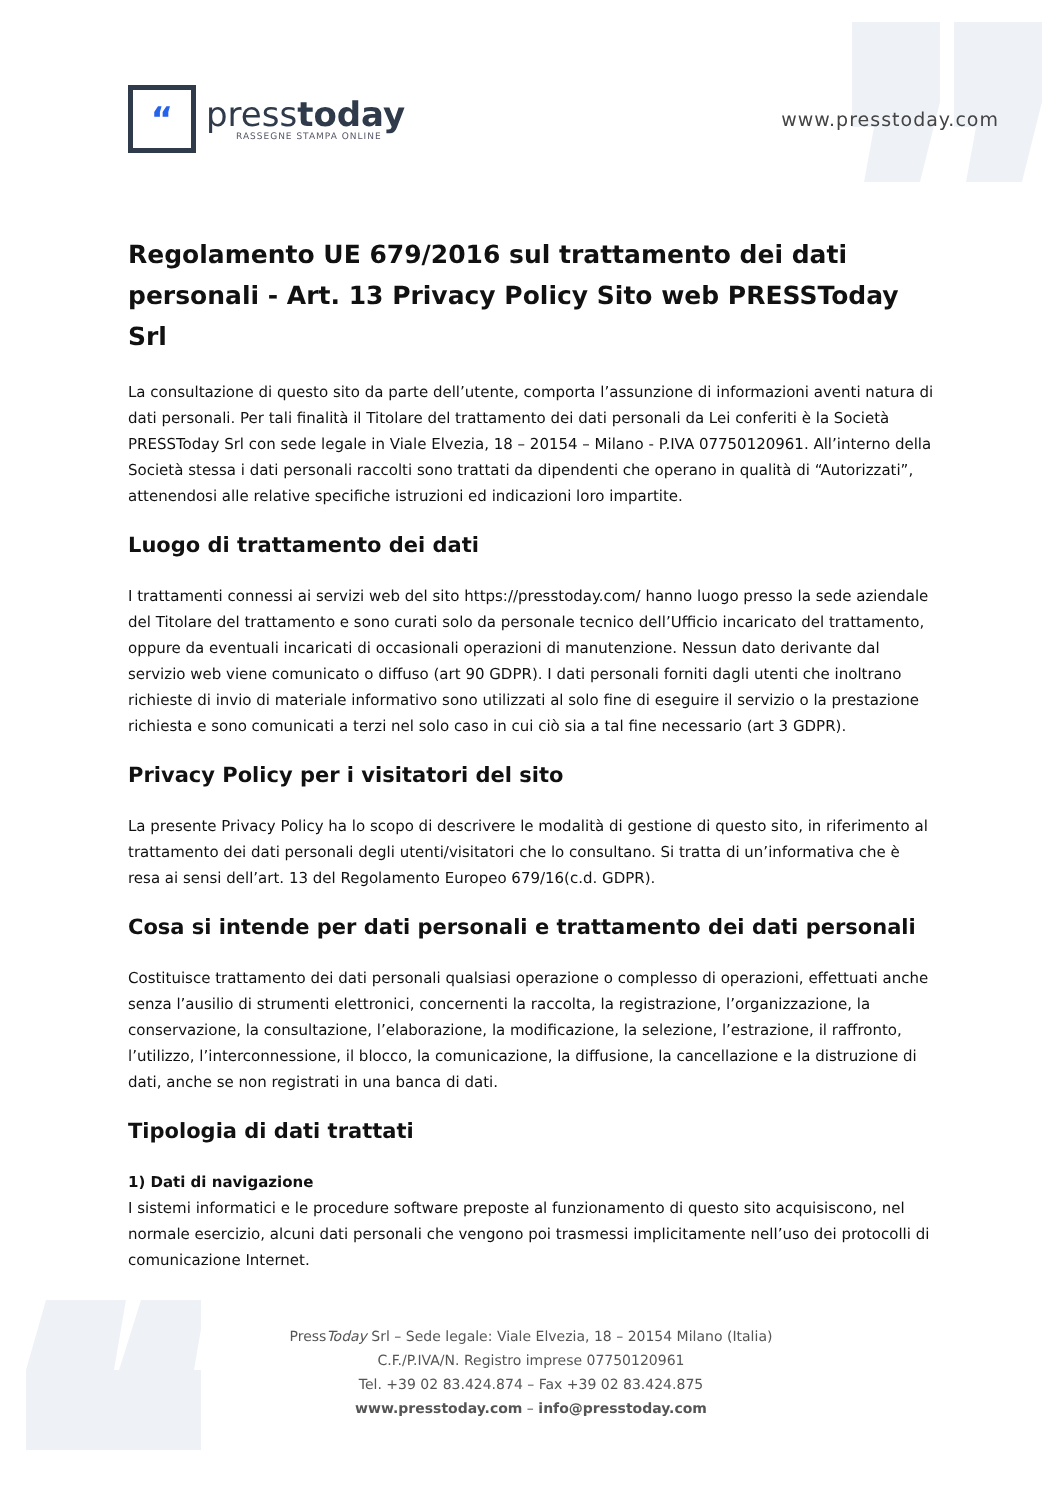“
presstoday
RASSEGNE STAMPA ONLINE
www.presstoday.com
Regolamento UE 679/2016 sul trattamento dei dati personali - Art. 13 Privacy Policy Sito web PRESSToday Srl
La consultazione di questo sito da parte dell’utente, comporta l’assunzione di informazioni aventi natura di dati personali. Per tali finalità il Titolare del trattamento dei dati personali da Lei conferiti è la Società PRESSToday Srl con sede legale in Viale Elvezia, 18 – 20154 – Milano - P.IVA 07750120961. All’interno della Società stessa i dati personali raccolti sono trattati da dipendenti che operano in qualità di “Autorizzati”, attenendosi alle relative specifiche istruzioni ed indicazioni loro impartite.
Luogo di trattamento dei dati
I trattamenti connessi ai servizi web del sito https://presstoday.com/ hanno luogo presso la sede aziendale del Titolare del trattamento e sono curati solo da personale tecnico dell’Ufficio incaricato del trattamento, oppure da eventuali incaricati di occasionali operazioni di manutenzione. Nessun dato derivante dal servizio web viene comunicato o diffuso (art 90 GDPR). I dati personali forniti dagli utenti che inoltrano richieste di invio di materiale informativo sono utilizzati al solo fine di eseguire il servizio o la prestazione richiesta e sono comunicati a terzi nel solo caso in cui ciò sia a tal fine necessario (art 3 GDPR).
Privacy Policy per i visitatori del sito
La presente Privacy Policy ha lo scopo di descrivere le modalità di gestione di questo sito, in riferimento al trattamento dei dati personali degli utenti/visitatori che lo consultano. Si tratta di un’informativa che è resa ai sensi dell’art. 13 del Regolamento Europeo 679/16(c.d. GDPR).
Cosa si intende per dati personali e trattamento dei dati personali
Costituisce trattamento dei dati personali qualsiasi operazione o complesso di operazioni, effettuati anche senza l’ausilio di strumenti elettronici, concernenti la raccolta, la registrazione, l’organizzazione, la conservazione, la consultazione, l’elaborazione, la modificazione, la selezione, l’estrazione, il raffronto, l’utilizzo, l’interconnessione, il blocco, la comunicazione, la diffusione, la cancellazione e la distruzione di dati, anche se non registrati in una banca di dati.
Tipologia di dati trattati
1) Dati di navigazione
I sistemi informatici e le procedure software preposte al funzionamento di questo sito acquisiscono, nel normale esercizio, alcuni dati personali che vengono poi trasmessi implicitamente nell’uso dei protocolli di comunicazione Internet.
PressToday Srl – Sede legale: Viale Elvezia, 18 – 20154 Milano (Italia)
C.F./P.IVA/N. Registro imprese 07750120961
Tel. +39 02 83.424.874 – Fax +39 02 83.424.875
www.presstoday.com – info@presstoday.com